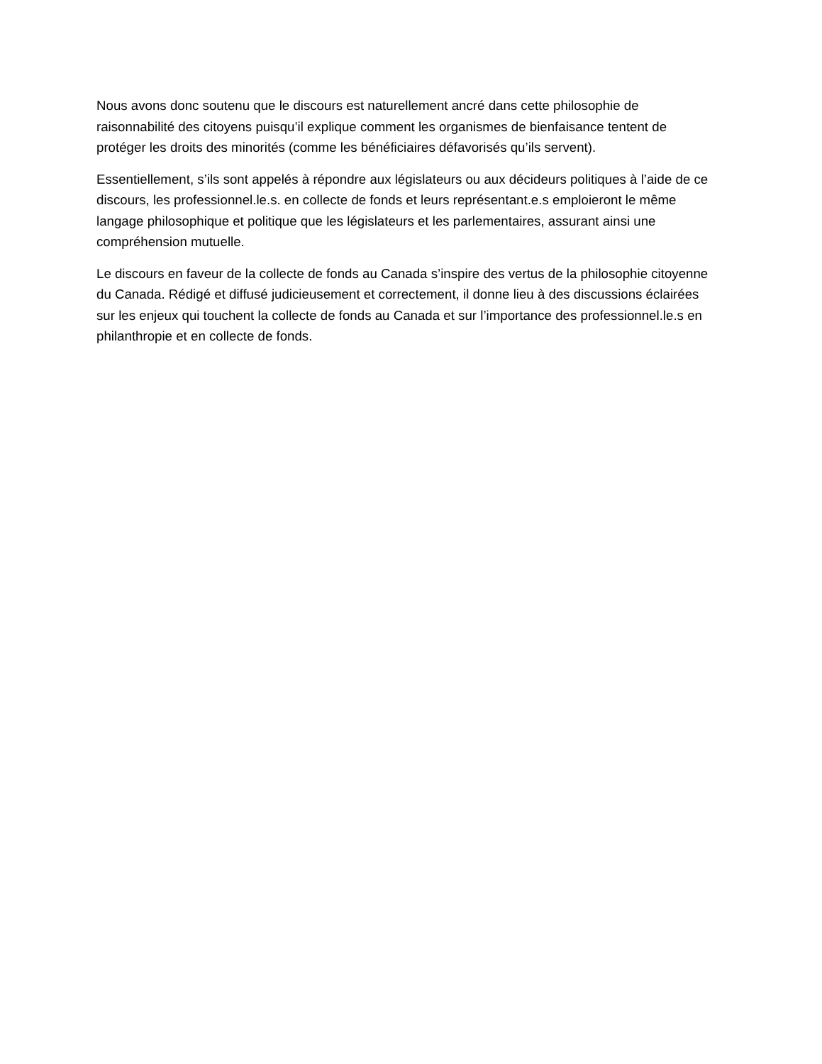Nous avons donc soutenu que le discours est naturellement ancré dans cette philosophie de raisonnabilité des citoyens puisqu’il explique comment les organismes de bienfaisance tentent de protéger les droits des minorités (comme les bénéficiaires défavorisés qu’ils servent).
Essentiellement, s’ils sont appelés à répondre aux législateurs ou aux décideurs politiques à l’aide de ce discours, les professionnel.le.s. en collecte de fonds et leurs représentant.e.s emploieront le même langage philosophique et politique que les législateurs et les parlementaires, assurant ainsi une compréhension mutuelle.
Le discours en faveur de la collecte de fonds au Canada s’inspire des vertus de la philosophie citoyenne du Canada. Rédigé et diffusé judicieusement et correctement, il donne lieu à des discussions éclairées sur les enjeux qui touchent la collecte de fonds au Canada et sur l’importance des professionnel.le.s en philanthropie et en collecte de fonds.